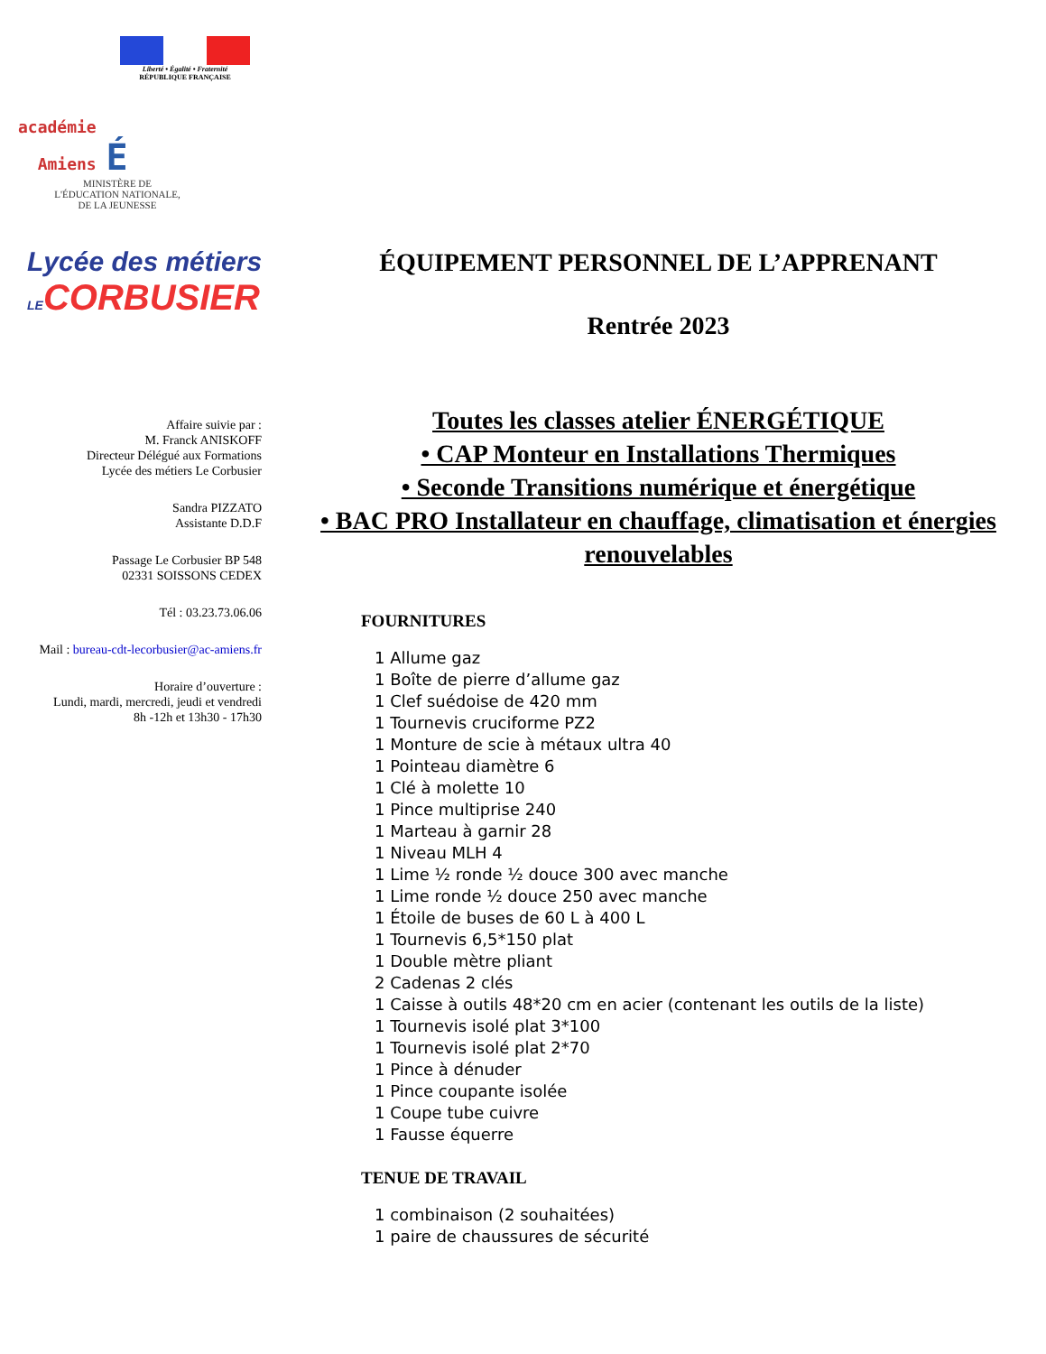Liberté • Égalité • Fraternité
RÉPUBLIQUE FRANÇAISE
académie
Amiens É
MINISTÈRE DE
L'ÉDUCATION NATIONALE,
DE LA JEUNESSE
Lycée des métiers
LECORBUSIER
Affaire suivie par :
M. Franck ANISKOFF
Directeur Délégué aux Formations
Lycée des métiers Le Corbusier
Sandra PIZZATO
Assistante D.D.F
Passage Le Corbusier BP 548
02331 SOISSONS CEDEX
Tél : 03.23.73.06.06
Mail : bureau-cdt-lecorbusier@ac-amiens.fr
Horaire d’ouverture :
Lundi, mardi, mercredi, jeudi et vendredi
8h -12h et 13h30 - 17h30
ÉQUIPEMENT PERSONNEL DE L’APPRENANT
Rentrée 2023
Toutes les classes atelier ÉNERGÉTIQUE
• CAP Monteur en Installations Thermiques
• Seconde Transitions numérique et énergétique
• BAC PRO Installateur en chauffage, climatisation et énergies renouvelables
FOURNITURES
1 Allume gaz
1 Boîte de pierre d’allume gaz
1 Clef suédoise de 420 mm
1 Tournevis cruciforme PZ2
1 Monture de scie à métaux ultra 40
1 Pointeau diamètre 6
1 Clé à molette 10
1 Pince multiprise 240
1 Marteau à garnir 28
1 Niveau MLH 4
1 Lime ½ ronde ½ douce 300 avec manche
1 Lime ronde ½ douce 250 avec manche
1 Étoile de buses de 60 L à 400 L
1 Tournevis 6,5*150 plat
1 Double mètre pliant
2 Cadenas 2 clés
1 Caisse à outils 48*20 cm en acier (contenant les outils de la liste)
1 Tournevis isolé plat 3*100
1 Tournevis isolé plat 2*70
1 Pince à dénuder
1 Pince coupante isolée
1 Coupe tube cuivre
1 Fausse équerre
TENUE DE TRAVAIL
1 combinaison (2 souhaitées)
1 paire de chaussures de sécurité